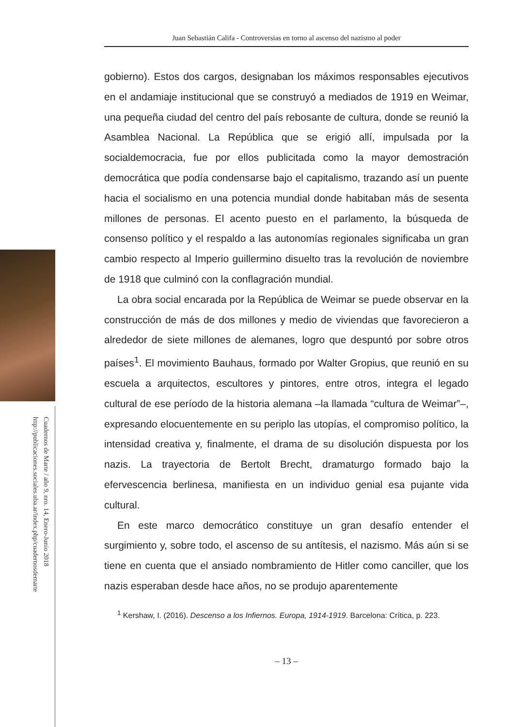Cuadernos de Marte / año 9, nro. 14, Enero-Junio 2018
http://publicaciones.sociales.uba.ar/index.php/cuadernosdemarte
Juan Sebastián Califa - Controversias en torno al ascenso del nazismo al poder
gobierno). Estos dos cargos, designaban los máximos responsables ejecutivos en el andamiaje institucional que se construyó a mediados de 1919 en Weimar, una pequeña ciudad del centro del país rebosante de cultura, donde se reunió la Asamblea Nacional. La República que se erigió allí, impulsada por la socialdemocracia, fue por ellos publicitada como la mayor demostración democrática que podía condensarse bajo el capitalismo, trazando así un puente hacia el socialismo en una potencia mundial donde habitaban más de sesenta millones de personas. El acento puesto en el parlamento, la búsqueda de consenso político y el respaldo a las autonomías regionales significaba un gran cambio respecto al Imperio guillermino disuelto tras la revolución de noviembre de 1918 que culminó con la conflagración mundial.
La obra social encarada por la República de Weimar se puede observar en la construcción de más de dos millones y medio de viviendas que favorecieron a alrededor de siete millones de alemanes, logro que despuntó por sobre otros países<sup>1</sup>. El movimiento Bauhaus, formado por Walter Gropius, que reunió en su escuela a arquitectos, escultores y pintores, entre otros, integra el legado cultural de ese período de la historia alemana –la llamada “cultura de Weimar”–, expresando elocuentemente en su periplo las utopías, el compromiso político, la intensidad creativa y, finalmente, el drama de su disolución dispuesta por los nazis. La trayectoria de Bertolt Brecht, dramaturgo formado bajo la efervescencia berlinesa, manifiesta en un individuo genial esa pujante vida cultural.
En este marco democrático constituye un gran desafío entender el surgimiento y, sobre todo, el ascenso de su antítesis, el nazismo. Más aún si se tiene en cuenta que el ansiado nombramiento de Hitler como canciller, que los nazis esperaban desde hace años, no se produjo aparentemente
<sup>1</sup> Kershaw, I. (2016). Descenso a los Infiernos. Europa, 1914-1919. Barcelona: Crítica, p. 223.
– 13 –